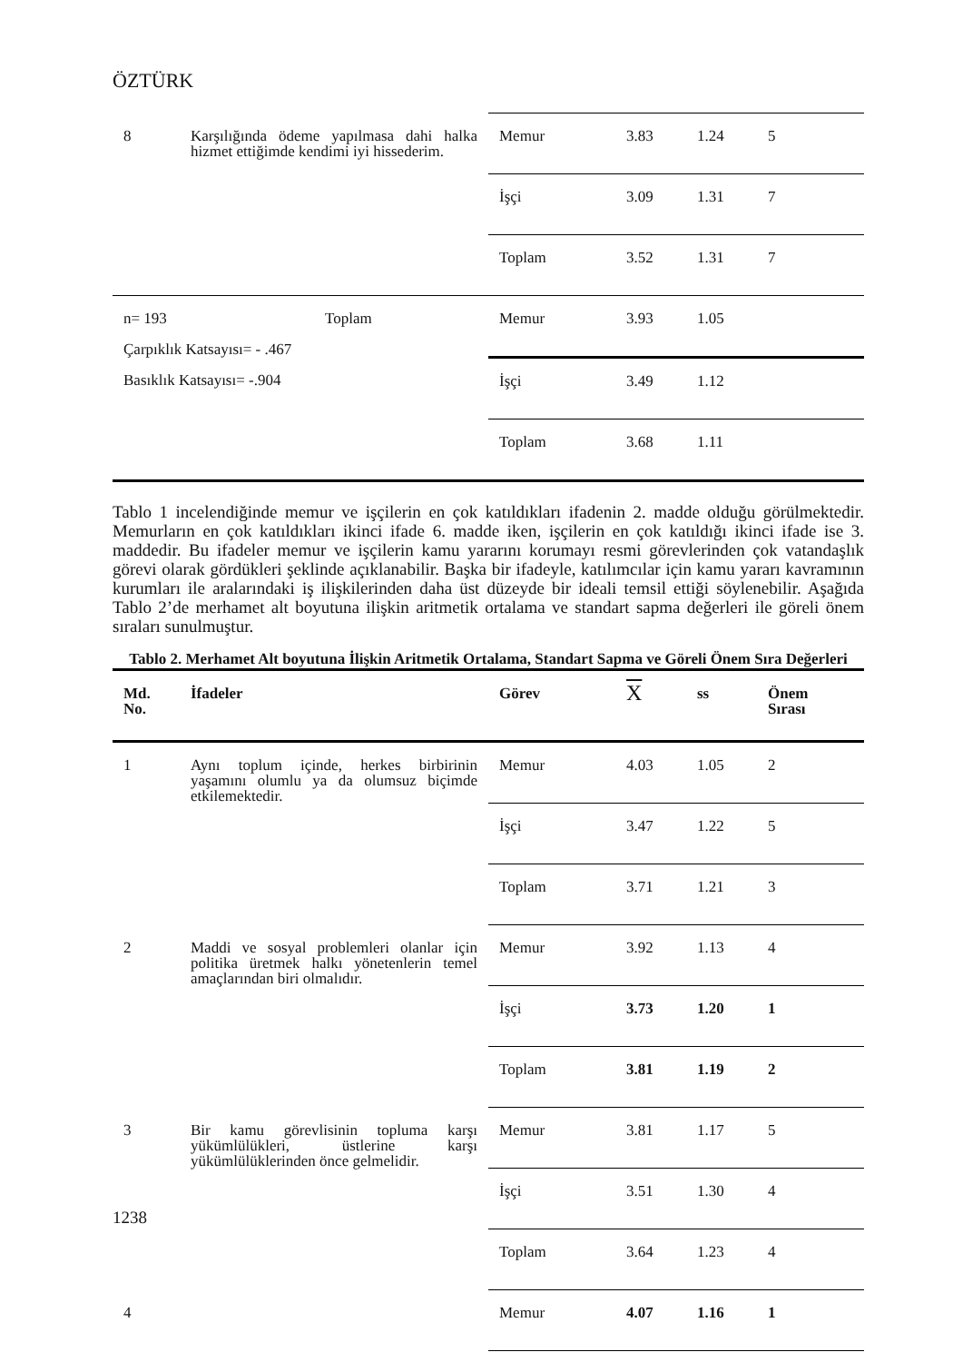ÖZTÜRK
| 8 | Karşılığında ödeme yapılmasa dahi halka hizmet ettiğimde kendimi iyi hissederim. | Memur | 3.83 | 1.24 | 5 |
| | | İşçi | 3.09 | 1.31 | 7 |
| | | Toplam | 3.52 | 1.31 | 7 |
| n= 193 Toplam Çarpıklık Katsayısı= - .467 Basıklık Katsayısı= -.904 | | Memur | 3.93 | 1.05 | |
| | | İşçi | 3.49 | 1.12 | |
| | | Toplam | 3.68 | 1.11 | |
Tablo 1 incelendiğinde memur ve işçilerin en çok katıldıkları ifadenin 2. madde olduğu görülmektedir. Memurların en çok katıldıkları ikinci ifade 6. madde iken, işçilerin en çok katıldığı ikinci ifade ise 3. maddedir. Bu ifadeler memur ve işçilerin kamu yararını korumayı resmi görevlerinden çok vatandaşlık görevi olarak gördükleri şeklinde açıklanabilir. Başka bir ifadeyle, katılımcılar için kamu yararı kavramının kurumları ile aralarındaki iş ilişkilerinden daha üst düzeyde bir ideali temsil ettiği söylenebilir. Aşağıda Tablo 2’de merhamet alt boyutuna ilişkin aritmetik ortalama ve standart sapma değerleri ile göreli önem sıraları sunulmuştur.
Tablo 2. Merhamet Alt boyutuna İlişkin Aritmetik Ortalama, Standart Sapma ve Göreli Önem Sıra Değerleri
| Md. No. | İfadeler | Görev | X | ss | Önem Sırası |
| --- | --- | --- | --- | --- | --- |
| 1 | Aynı toplum içinde, herkes birbirinin yaşamını olumlu ya da olumsuz biçimde etkilemektedir. | Memur | 4.03 | 1.05 | 2 |
| | | İşçi | 3.47 | 1.22 | 5 |
| | | Toplam | 3.71 | 1.21 | 3 |
| 2 | Maddi ve sosyal problemleri olanlar için politika üretmek halkı yönetenlerin temel amaçlarından biri olmalıdır. | Memur | 3.92 | 1.13 | 4 |
| | | İşçi | 3.73 | 1.20 | 1 |
| | | Toplam | 3.81 | 1.19 | 2 |
| 3 | Bir kamu görevlisinin topluma karşı yükümlülükleri, üstlerine karşı yükümlülüklerinden önce gelmelidir. | Memur | 3.81 | 1.17 | 5 |
| | | İşçi | 3.51 | 1.30 | 4 |
| | | Toplam | 3.64 | 1.23 | 4 |
| 4 | | Memur | 4.07 | 1.16 | 1 |
1238